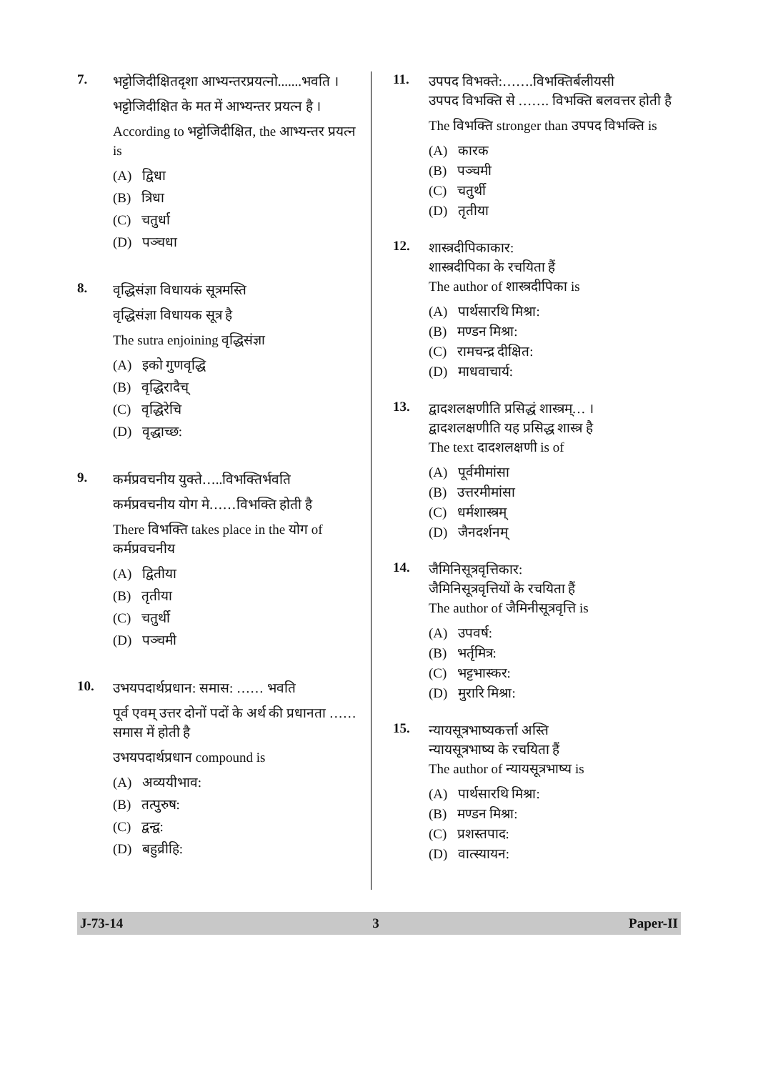7.
भट्टोजिदीक्षितदृशा आभ्यन्तरप्रयत्नो.......भवति ।
भट्टोजिदीक्षित के मत में आभ्यन्तर प्रयत्न है ।
According to भट्टोजिदीक्षित, the आभ्यन्तर प्रयत्न is
(A) द्विधा
(B) त्रिधा
(C) चतुर्धा
(D) पञ्चधा
8.
वृद्धिसंज्ञा विधायकं सूत्रमस्ति
वृद्धिसंज्ञा विधायक सूत्र है
The sutra enjoining वृद्धिसंज्ञा
(A) इको गुणवृद्धि
(B) वृद्धिरादैच्
(C) वृद्धिरेचि
(D) वृद्धाच्छ:
9.
कर्मप्रवचनीय युक्ते…..विभक्तिर्भवति
कर्मप्रवचनीय योग मे……विभक्ति होती है
There विभक्ति takes place in the योग of कर्मप्रवचनीय
(A) द्वितीया
(B) तृतीया
(C) चतुर्थी
(D) पञ्चमी
10.
उभयपदार्थप्रधान: समास: …… भवति
पूर्व एवम् उत्तर दोनों पदों के अर्थ की प्रधानता …… समास में होती है
उभयपदार्थप्रधान compound is
(A) अव्ययीभाव:
(B) तत्पुरुष:
(C) द्वन्द्व:
(D) बहुव्रीहि:
11.
उपपद विभक्ते:…….विभक्तिर्बलीयसी
उपपद विभक्ति से ……. विभक्ति बलवत्तर होती है
The विभक्ति stronger than उपपद विभक्ति is
(A) कारक
(B) पञ्चमी
(C) चतुर्थी
(D) तृतीया
12.
शास्त्रदीपिकाकार:
शास्त्रदीपिका के रचयिता हैं
The author of शास्त्रदीपिका is
(A) पार्थसारथि मिश्रा:
(B) मण्डन मिश्रा:
(C) रामचन्द्र दीक्षित:
(D) माधवाचार्य:
13.
द्वादशलक्षणीति प्रसिद्धं शास्त्रम्… ।
द्वादशलक्षणीति यह प्रसिद्ध शास्त्र है
The text दादशलक्षणी is of
(A) पूर्वमीमांसा
(B) उत्तरमीमांसा
(C) धर्मशास्त्रम्
(D) जैनदर्शनम्
14.
जैमिनिसूत्रवृत्तिकार:
जैमिनिसूत्रवृत्तियों के रचयिता हैं
The author of जैमिनीसूत्रवृत्ति is
(A) उपवर्ष:
(B) भर्तृमित्र:
(C) भट्टभास्कर:
(D) मुरारि मिश्रा:
15.
न्यायसूत्रभाष्यकर्त्ता अस्ति
न्यायसूत्रभाष्य के रचयिता हैं
The author of न्यायसूत्रभाष्य is
(A) पार्थसारथि मिश्रा:
(B) मण्डन मिश्रा:
(C) प्रशस्तपाद:
(D) वात्स्यायन:
J-73-14 3 Paper-II